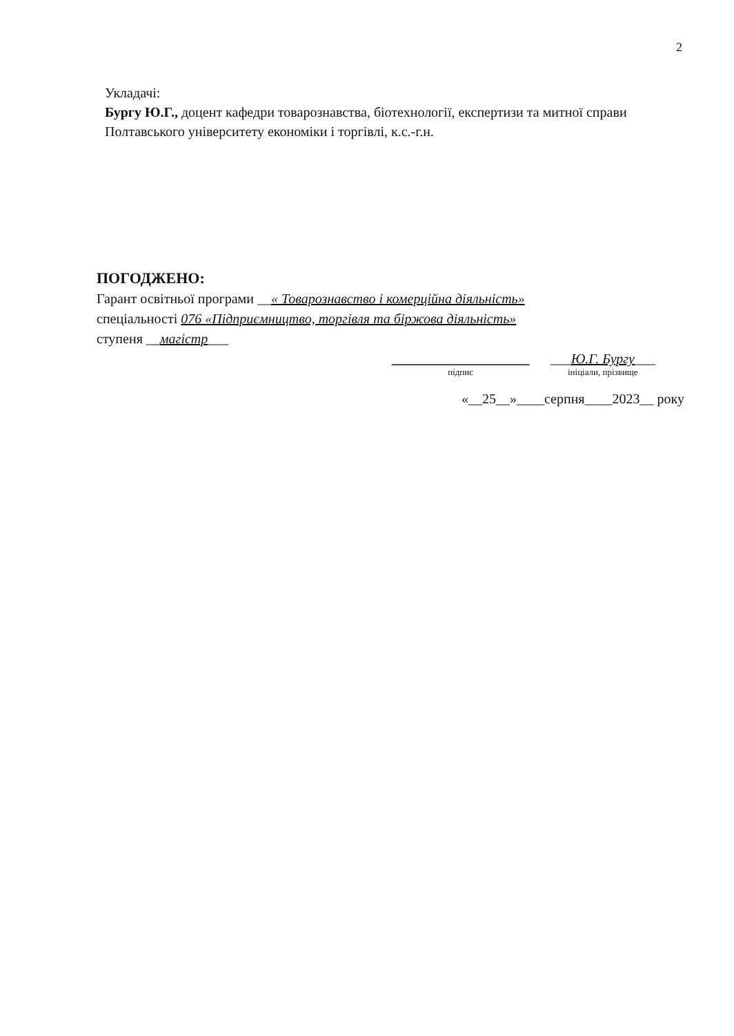2
Укладачі:
Бургу Ю.Г., доцент кафедри товарознавства, біотехнології, експертизи та митної справи Полтавського університету економіки і торгівлі, к.с.-г.н.
ПОГОДЖЕНО:
Гарант освітньої програми __« Товарознавство і комерційна діяльність»
спеціальності 076 «Підприємництво, торгівля та біржова діяльність»
ступеня __магістр___
підпис
___Ю.Г. Бургу___
ініціали, прізвище
«__25__»____серпня____2023__ року